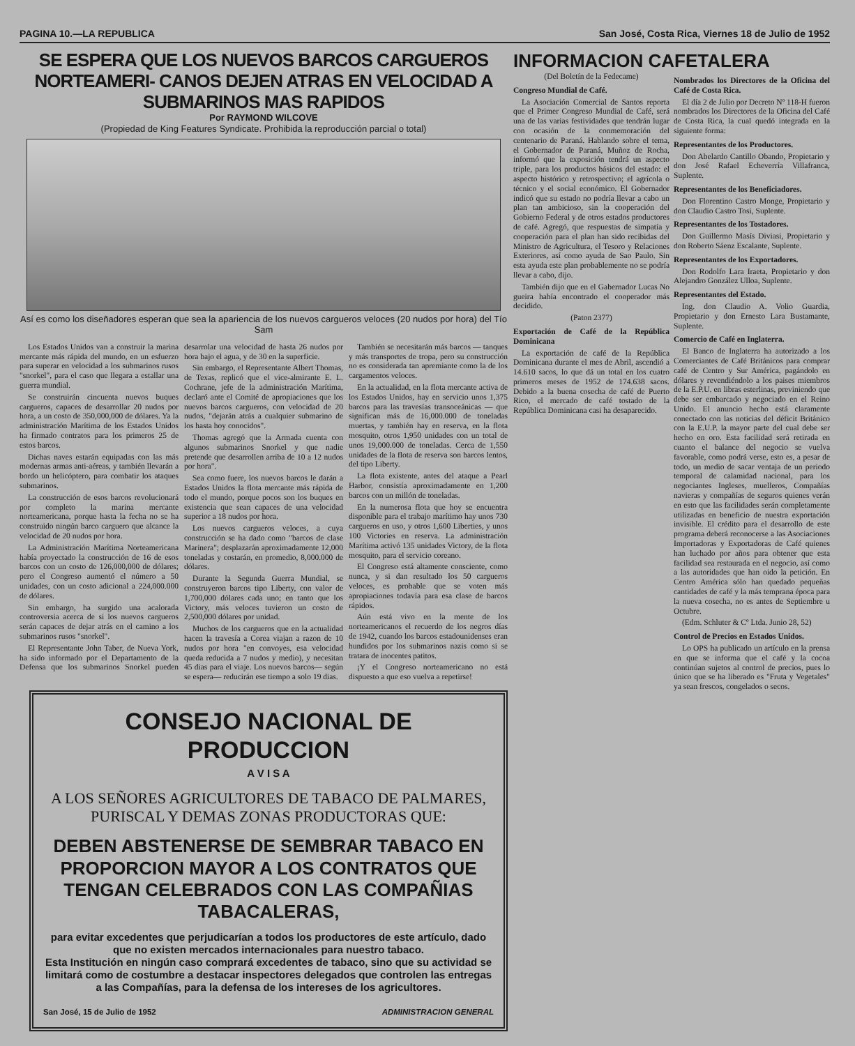PAGINA 10.—LA REPUBLICA San José, Costa Rica, Viernes 18 de Julio de 1952
SE ESPERA QUE LOS NUEVOS BARCOS CARGUEROS NORTEAMERI- CANOS DEJEN ATRAS EN VELOCIDAD A SUBMARINOS MAS RAPIDOS
Por RAYMOND WILCOVE
(Propiedad de King Features Syndicate. Prohibida la reproducción parcial o total)
Así es como los diseñadores esperan que sea la apariencia de los nuevos cargueros veloces (20 nudos por hora) del Tío Sam
Los Estados Unidos van a construir la marina mercante más rápida del mundo, en un esfuerzo para superar en velocidad a los submarinos rusos "snorkel", para el caso que llegara a estallar una guerra mundial.
Se construirán cincuenta nuevos buques cargueros, capaces de desarrollar 20 nudos por hora, a un costo de 350,000,000 de dólares. Ya la administración Marítima de los Estados Unidos ha firmado contratos para los primeros 25 de estos barcos.
Dichas naves estarán equipadas con las más modernas armas anti-aéreas, y también llevarán a bordo un helicóptero, para combatir los ataques submarinos.
La construcción de esos barcos revolucionará por completo la marina mercante norteamericana, porque hasta la fecha no se ha construido ningún barco carguero que alcance la velocidad de 20 nudos por hora.
La Administración Marítima Norteamericana había proyectado la construcción de 16 de esos barcos con un costo de 126,000,000 de dólares; pero el Congreso aumentó el número a 50 unidades, con un costo adicional a 224,000.000 de dólares.
Sin embargo, ha surgido una acalorada controversia acerca de si los nuevos cargueros serán capaces de dejar atrás en el camino a los submarinos rusos "snorkel".
El Representante John Taber, de Nueva York, ha sido informado por el Departamento de la Defensa que los submarinos Snorkel pueden desarrolar una velocidad de hasta 26 nudos por hora bajo el agua, y de 30 en la superficie.
Sin embargo, el Representante Albert Thomas, de Texas, replicó que el vice-almirante E. L. Cochrane, jefe de la administración Marítima, declaró ante el Comité de apropiaciones que los nuevos barcos cargueros, con velocidad de 20 nudos, "dejarán atrás a cualquier submarino de los hasta hoy conocidos".
Thomas agregó que la Armada cuenta con algunos submarinos Snorkel y que nadie pretende que desarrollen arriba de 10 a 12 nudos por hora".
Sea como fuere, los nuevos barcos le darán a Estados Unidos la flota mercante más rápida de todo el mundo, porque pocos son los buques en existencia que sean capaces de una velocidad superior a 18 nudos por hora.
Los nuevos cargueros veloces, a cuya construcción se ha dado como "barcos de clase Marinera"; desplazarán aproximadamente 12,000 toneladas y costarán, en promedio, 8,000.000 de dólares.
Durante la Segunda Guerra Mundial, se construyeron barcos tipo Liberty, con valor de 1,700,000 dólares cada uno; en tanto que los Victory, más veloces tuvieron un costo de 2,500,000 dólares por unidad.
Muchos de los cargueros que en la actualidad hacen la travesía a Corea viajan a razon de 10 nudos por hora "en convoyes, esa velocidad queda reducida a 7 nudos y medio), y necesitan 45 dias para el viaje. Los nuevos barcos— según se espera— reducirán ese tiempo a solo 19 dias.
También se necesitarán más barcos — tanques y más transportes de tropa, pero su construcción no es considerada tan apremiante como la de los cargamentos veloces.
En la actualidad, en la flota mercante activa de los Estados Unidos, hay en servicio unos 1,375 barcos para las travesías transoceánicas — que significan más de 16,000.000 de toneladas muertas, y también hay en reserva, en la flota mosquito, otros 1,950 unidades con un total de unos 19,000.000 de toneladas. Cerca de 1,550 unidades de la flota de reserva son barcos lentos, del tipo Liberty.
La flota existente, antes del ataque a Pearl Harbor, consistía aproximadamente en 1,200 barcos con un millón de toneladas.
En la numerosa flota que hoy se encuentra disponible para el trabajo marítimo hay unos 730 cargueros en uso, y otros 1,600 Liberties, y unos 100 Victories en reserva. La administración Marítima activó 135 unidades Victory, de la flota mosquito, para el servicio coreano.
El Congreso está altamente consciente, como nunca, y si dan resultado los 50 cargueros veloces, es probable que se voten más apropiaciones todavía para esa clase de barcos rápidos.
Aún está vivo en la mente de los norteamericanos el recuerdo de los negros días de 1942, cuando los barcos estadounidenses eran hundidos por los submarinos nazis como si se tratara de inocentes patitos.
¡Y el Congreso norteamericano no está dispuesto a que eso vuelva a repetirse!
CONSEJO NACIONAL DE PRODUCCION
A V I S A
A LOS SEÑORES AGRICULTORES DE TABACO DE PALMARES, PURISCAL Y DEMAS ZONAS PRODUCTORAS QUE:
DEBEN ABSTENERSE DE SEMBRAR TABACO EN PROPORCION MAYOR A LOS CONTRATOS QUE TENGAN CELEBRADOS CON LAS COMPAÑIAS TABACALERAS,
para evitar excedentes que perjudicarían a todos los productores de este artículo, dado que no existen mercados internacionales para nuestro tabaco.
Esta Institución en ningún caso comprará excedentes de tabaco, sino que su actividad se limitará como de costumbre a destacar inspectores delegados que controlen las entregas a las Compañías, para la defensa de los intereses de los agricultores.
San José, 15 de Julio de 1952 ADMINISTRACION GENERAL
INFORMACION CAFETALERA
(Del Boletín de la Fedecame)
Congreso Mundial de Café.
La Asociación Comercial de Santos reporta que el Primer Congreso Mundial de Café, será una de las varias festividades que tendrán lugar con ocasión de la conmemoración del centenario de Paraná. Hablando sobre el tema, el Gobernador de Paraná, Muñoz de Rocha, informó que la exposición tendrá un aspecto triple, para los productos básicos del estado: el aspecto histórico y retrospectivo; el agrícola o técnico y el social económico. El Gobernador indicó que su estado no podría llevar a cabo un plan tan ambicioso, sin la cooperación del Gobierno Federal y de otros estados productores de café. Agregó, que respuestas de simpatía y cooperación para el plan han sido recibidas del Ministro de Agricultura, el Tesoro y Relaciones Exteriores, así como ayuda de Sao Paulo. Sin esta ayuda este plan probablemente no se podría llevar a cabo, dijo.
También dijo que en el Gabernador Lucas No gueira había encontrado el cooperador más decidido.
(Paton 2377)
Exportación de Café de la República Dominicana
La exportación de café de la República Dominicana durante el mes de Abril, ascendió a 14.610 sacos, lo que dá un total en los cuatro primeros meses de 1952 de 174.638 sacos. Debido a la buena cosecha de café de Puerto Rico, el mercado de café tostado de la República Dominicana casi ha desaparecido.
Nombrados los Directores de la Oficina del Café de Costa Rica.
El día 2 de Julio por Decreto Nº 118-H fueron nombrados los Directores de la Oficina del Café de Costa Rica, la cual quedó integrada en la siguiente forma:
Representantes de los Productores.
Don Abelardo Cantillo Obando, Propietario y don José Rafael Echeverría Villafranca, Suplente.
Representantes de los Beneficiadores.
Don Florentino Castro Monge, Propietario y don Claudio Castro Tosi, Suplente.
Representantes de los Tostadores.
Don Guillermo Masís Diviasi, Propietario y don Roberto Sáenz Escalante, Suplente.
Representantes de los Exportadores.
Don Rodolfo Lara Iraeta, Propietario y don Alejandro González Ulloa, Suplente.
Representantes del Estado.
Ing. don Claudio A. Volio Guardia, Propietario y don Ernesto Lara Bustamante, Suplente.
Comercio de Café en Inglaterra.
El Banco de Inglaterra ha autorizado a los Comerciantes de Café Británicos para comprar café de Centro y Sur América, pagándolo en dólares y revendiéndolo a los paises miembros de la E.P.U. en libras esterlinas, previniendo que debe ser embarcado y negociado en el Reino Unido. El anuncio hecho está claramente conectado con las noticias del déficit Británico con la E.U.P. la mayor parte del cual debe ser hecho en oro. Esta facilidad será retirada en cuanto el balance del negocio se vuelva favorable, como podrá verse, esto es, a pesar de todo, un medio de sacar ventaja de un periodo temporal de calamidad nacional, para los negociantes Ingleses, muelleros, Compañías navieras y compañías de seguros quienes verán en esto que las facilidades serán completamente utilizadas en beneficio de nuestra exportación invisible. El crédito para el desarrollo de este programa deberá reconocerse a las Asociaciones Importadoras y Exportadoras de Café quienes han luchado por años para obtener que esta facilidad sea restaurada en el negocio, así como a las autoridades que han oido la petición. En Centro América sólo han quedado pequeñas cantidades de café y la más temprana época para la nueva cosecha, no es antes de Septiembre u Octubre.
(Edm. Schluter & Cº Ltda. Junio 28, 52)
Control de Precios en Estados Unidos.
Lo OPS ha publicado un artículo en la prensa en que se informa que el café y la cocoa continúan sujetos al control de precios, pues lo único que se ha liberado es "Fruta y Vegetales" ya sean frescos, congelados o secos.